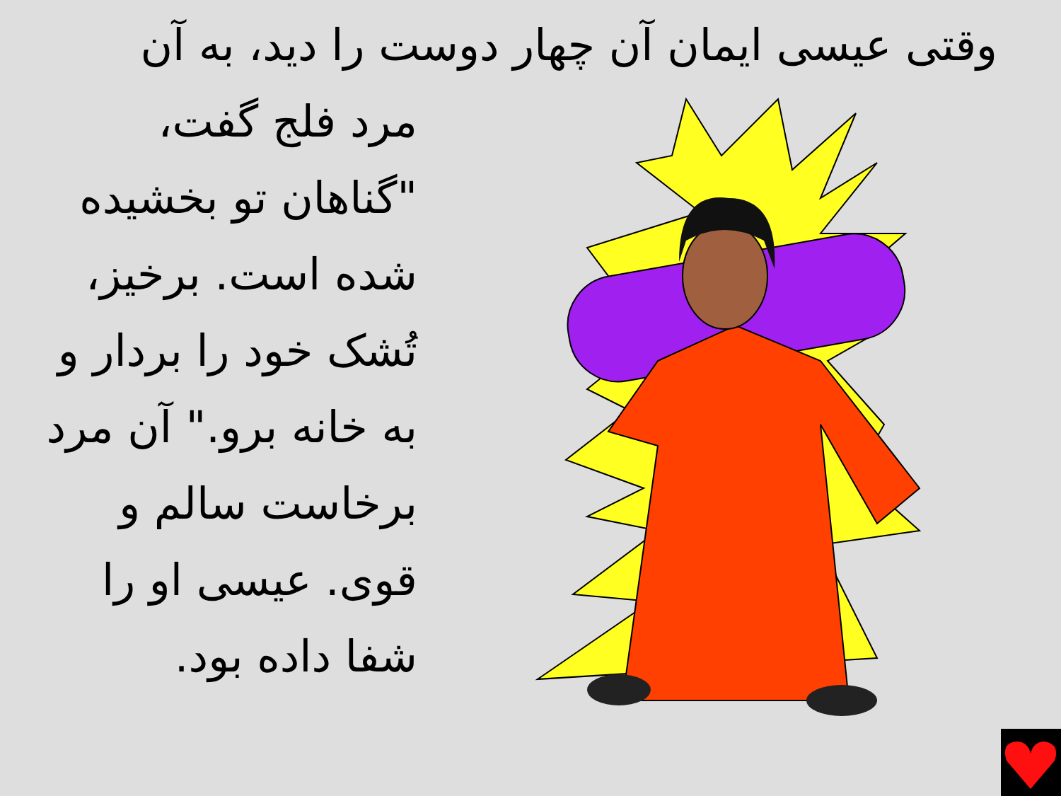وقتی عیسی ایمان آن چهار دوست را دید، به آن
مرد فلج گفت، "گناهان تو بخشیده شده است. برخیز، تُشک خود را بردار و به خانه برو." آن مرد برخاست سالم و قوی. عیسی او را شفا داده بود.